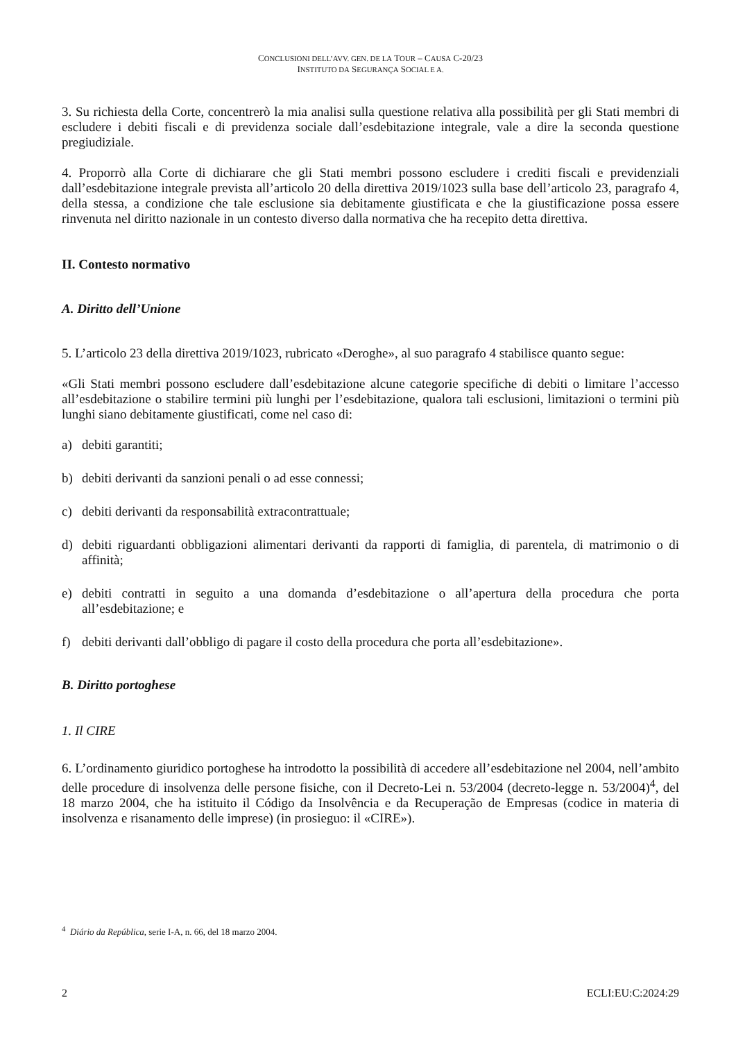CONCLUSIONI DELL’AVV. GEN. DE LA TOUR – CAUSA C-20/23
INSTITUTO DA SEGURANÇA SOCIAL E A.
3. Su richiesta della Corte, concentrerò la mia analisi sulla questione relativa alla possibilità per gli Stati membri di escludere i debiti fiscali e di previdenza sociale dall’esdebitazione integrale, vale a dire la seconda questione pregiudiziale.
4. Proporrò alla Corte di dichiarare che gli Stati membri possono escludere i crediti fiscali e previdenziali dall’esdebitazione integrale prevista all’articolo 20 della direttiva 2019/1023 sulla base dell’articolo 23, paragrafo 4, della stessa, a condizione che tale esclusione sia debitamente giustificata e che la giustificazione possa essere rinvenuta nel diritto nazionale in un contesto diverso dalla normativa che ha recepito detta direttiva.
II. Contesto normativo
A. Diritto dell’Unione
5. L’articolo 23 della direttiva 2019/1023, rubricato «Deroghe», al suo paragrafo 4 stabilisce quanto segue:
«Gli Stati membri possono escludere dall’esdebitazione alcune categorie specifiche di debiti o limitare l’accesso all’esdebitazione o stabilire termini più lunghi per l’esdebitazione, qualora tali esclusioni, limitazioni o termini più lunghi siano debitamente giustificati, come nel caso di:
a) debiti garantiti;
b) debiti derivanti da sanzioni penali o ad esse connessi;
c) debiti derivanti da responsabilità extracontrattuale;
d) debiti riguardanti obbligazioni alimentari derivanti da rapporti di famiglia, di parentela, di matrimonio o di affinità;
e) debiti contratti in seguito a una domanda d’esdebitazione o all’apertura della procedura che porta all’esdebitazione; e
f) debiti derivanti dall’obbligo di pagare il costo della procedura che porta all’esdebitazione».
B. Diritto portoghese
1. Il CIRE
6. L’ordinamento giuridico portoghese ha introdotto la possibilità di accedere all’esdebitazione nel 2004, nell’ambito delle procedure di insolvenza delle persone fisiche, con il Decreto-Lei n. 53/2004 (decreto-legge n. 53/2004)<sup>4</sup>, del 18 marzo 2004, che ha istituito il Código da Insolvência e da Recuperação de Empresas (codice in materia di insolvenza e risanamento delle imprese) (in prosieguo: il «CIRE»).
<sup>4</sup> Diário da República, serie I-A, n. 66, del 18 marzo 2004.
2 ECLI:EU:C:2024:29